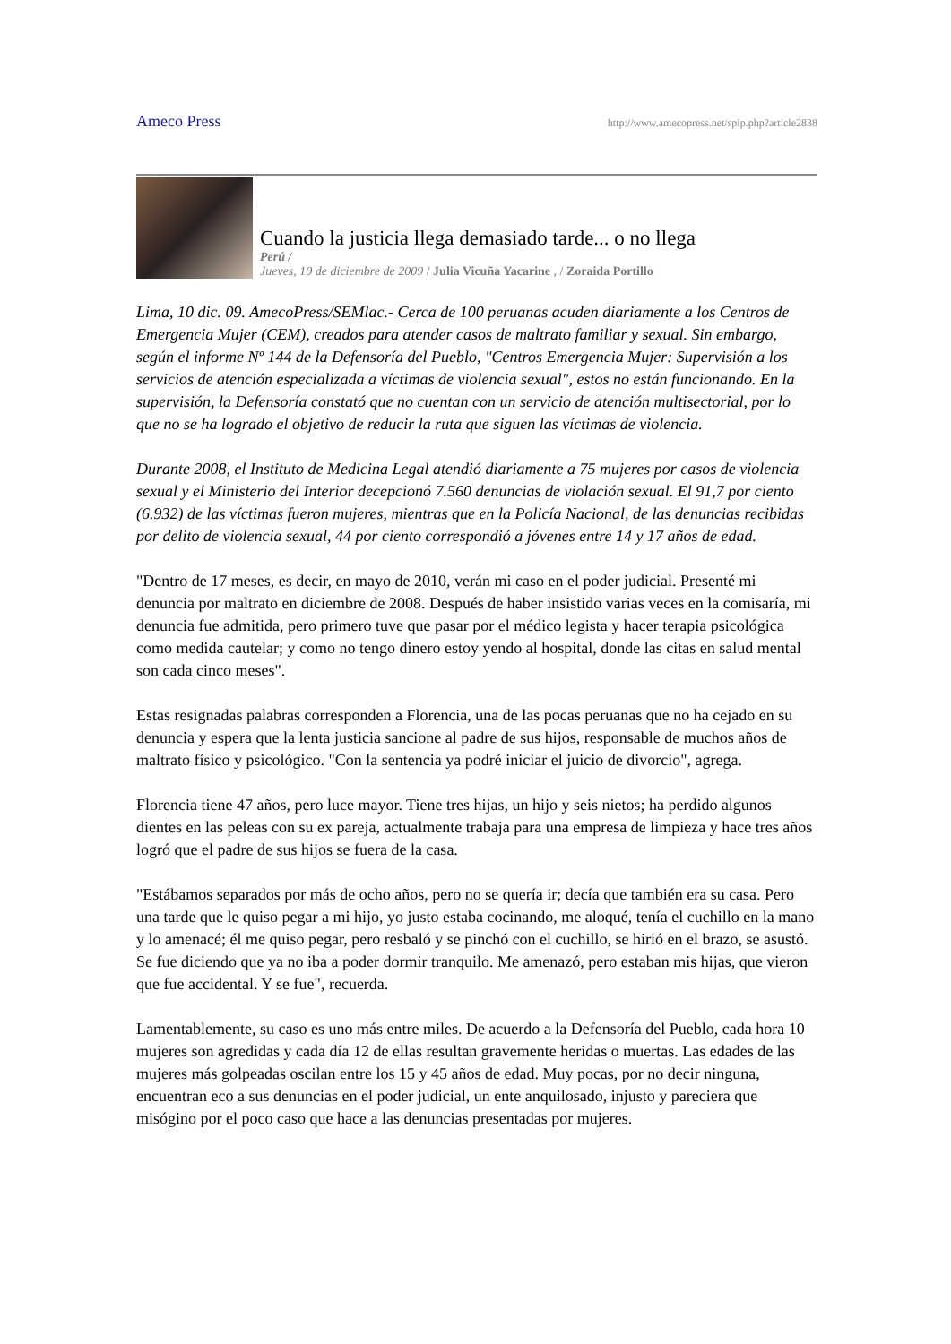Ameco Press http://www.amecopress.net/spip.php?article2838
Cuando la justicia llega demasiado tarde... o no llega
Perú /
Jueves, 10 de diciembre de 2009 / Julia Vicuña Yacarine , / Zoraida Portillo
Lima, 10 dic. 09. AmecoPress/SEMlac.- Cerca de 100 peruanas acuden diariamente a los Centros de Emergencia Mujer (CEM), creados para atender casos de maltrato familiar y sexual. Sin embargo, según el informe Nº 144 de la Defensoría del Pueblo, "Centros Emergencia Mujer: Supervisión a los servicios de atención especializada a víctimas de violencia sexual", estos no están funcionando. En la supervisión, la Defensoría constató que no cuentan con un servicio de atención multisectorial, por lo que no se ha logrado el objetivo de reducir la ruta que siguen las víctimas de violencia.
Durante 2008, el Instituto de Medicina Legal atendió diariamente a 75 mujeres por casos de violencia sexual y el Ministerio del Interior decepcionó 7.560 denuncias de violación sexual. El 91,7 por ciento (6.932) de las víctimas fueron mujeres, mientras que en la Policía Nacional, de las denuncias recibidas por delito de violencia sexual, 44 por ciento correspondió a jóvenes entre 14 y 17 años de edad.
"Dentro de 17 meses, es decir, en mayo de 2010, verán mi caso en el poder judicial. Presenté mi denuncia por maltrato en diciembre de 2008. Después de haber insistido varias veces en la comisaría, mi denuncia fue admitida, pero primero tuve que pasar por el médico legista y hacer terapia psicológica como medida cautelar; y como no tengo dinero estoy yendo al hospital, donde las citas en salud mental son cada cinco meses".
Estas resignadas palabras corresponden a Florencia, una de las pocas peruanas que no ha cejado en su denuncia y espera que la lenta justicia sancione al padre de sus hijos, responsable de muchos años de maltrato físico y psicológico. "Con la sentencia ya podré iniciar el juicio de divorcio", agrega.
Florencia tiene 47 años, pero luce mayor. Tiene tres hijas, un hijo y seis nietos; ha perdido algunos dientes en las peleas con su ex pareja, actualmente trabaja para una empresa de limpieza y hace tres años logró que el padre de sus hijos se fuera de la casa.
"Estábamos separados por más de ocho años, pero no se quería ir; decía que también era su casa. Pero una tarde que le quiso pegar a mi hijo, yo justo estaba cocinando, me aloqué, tenía el cuchillo en la mano y lo amenacé; él me quiso pegar, pero resbaló y se pinchó con el cuchillo, se hirió en el brazo, se asustó. Se fue diciendo que ya no iba a poder dormir tranquilo. Me amenazó, pero estaban mis hijas, que vieron que fue accidental. Y se fue", recuerda.
Lamentablemente, su caso es uno más entre miles. De acuerdo a la Defensoría del Pueblo, cada hora 10 mujeres son agredidas y cada día 12 de ellas resultan gravemente heridas o muertas. Las edades de las mujeres más golpeadas oscilan entre los 15 y 45 años de edad. Muy pocas, por no decir ninguna, encuentran eco a sus denuncias en el poder judicial, un ente anquilosado, injusto y pareciera que misógino por el poco caso que hace a las denuncias presentadas por mujeres.